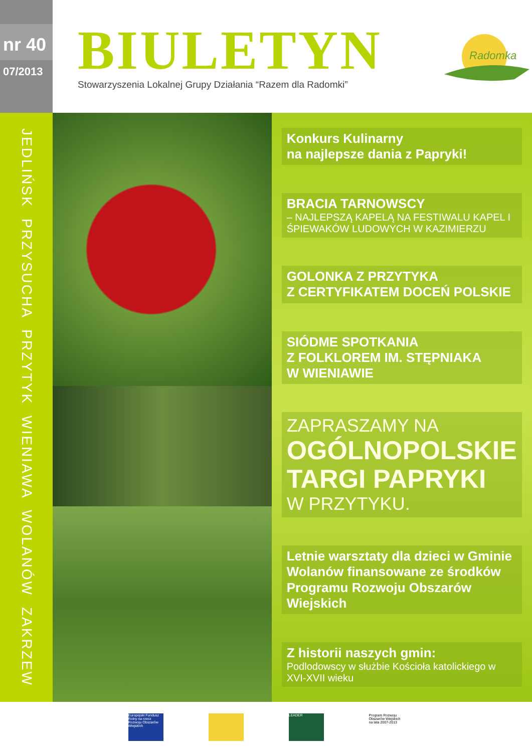nr 40
07/2013
BIULETYN
Stowarzyszenia Lokalnej Grupy Działania “Razem dla Radomki”
Radomka
JEDLIŃSK PRZYSUCHA PRZYTYK WIENIAWA WOLANÓW ZAKRZEW
Konkurs Kulinarny
na najlepsze dania z Papryki!
BRACIA TARNOWSCY
– NAJLEPSZĄ KAPELĄ NA FESTIWALU KAPEL I ŚPIEWAKÓW LUDOWYCH W KAZIMIERZU
GOLONKA Z PRZYTYKA
Z CERTYFIKATEM DOCEŃ POLSKIE
SIÓDME SPOTKANIA
Z FOLKLOREM IM. STĘPNIAKA
W WIENIAWIE
ZAPRASZAMY NA
OGÓLNOPOLSKIE TARGI PAPRYKI
W PRZYTYKU.
Letnie warsztaty dla dzieci w Gminie Wolanów finansowane ze środków Programu Rozwoju Obszarów Wiejskich
Z historii naszych gmin:
Podlodowscy w służbie Kościoła katolickiego w XVI-XVII wieku
Europejski Fundusz Rolny na rzecz Rozwoju Obszarów Wiejskich
LEADER
Program Rozwoju Obszarów Wiejskich na lata 2007-2013